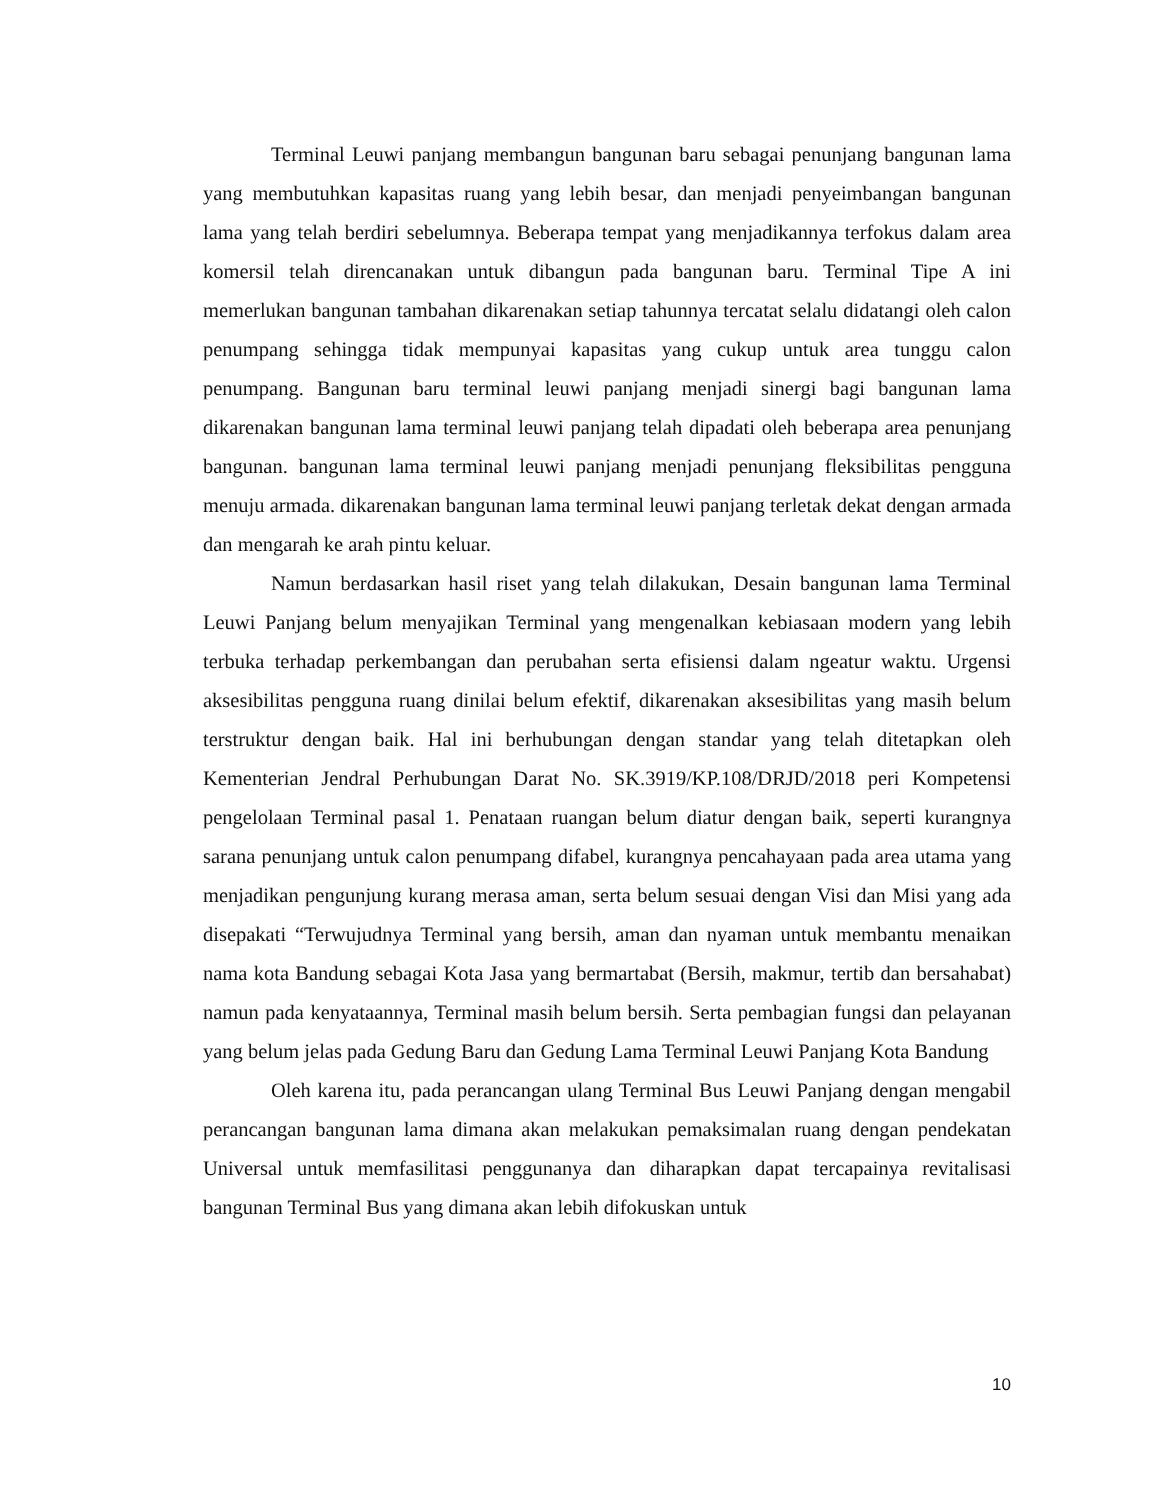Terminal Leuwi panjang membangun bangunan baru sebagai penunjang bangunan lama yang membutuhkan kapasitas ruang yang lebih besar, dan menjadi penyeimbangan bangunan lama yang telah berdiri sebelumnya. Beberapa tempat yang menjadikannya terfokus dalam area komersil telah direncanakan untuk dibangun pada bangunan baru. Terminal Tipe A ini memerlukan bangunan tambahan dikarenakan setiap tahunnya tercatat selalu didatangi oleh calon penumpang sehingga tidak mempunyai kapasitas yang cukup untuk area tunggu calon penumpang. Bangunan baru terminal leuwi panjang menjadi sinergi bagi bangunan lama dikarenakan bangunan lama terminal leuwi panjang telah dipadati oleh beberapa area penunjang bangunan. bangunan lama terminal leuwi panjang menjadi penunjang fleksibilitas pengguna menuju armada. dikarenakan bangunan lama terminal leuwi panjang terletak dekat dengan armada dan mengarah ke arah pintu keluar.
Namun berdasarkan hasil riset yang telah dilakukan, Desain bangunan lama Terminal Leuwi Panjang belum menyajikan Terminal yang mengenalkan kebiasaan modern yang lebih terbuka terhadap perkembangan dan perubahan serta efisiensi dalam ngeatur waktu. Urgensi aksesibilitas pengguna ruang dinilai belum efektif, dikarenakan aksesibilitas yang masih belum terstruktur dengan baik. Hal ini berhubungan dengan standar yang telah ditetapkan oleh Kementerian Jendral Perhubungan Darat No. SK.3919/KP.108/DRJD/2018 peri Kompetensi pengelolaan Terminal pasal 1. Penataan ruangan belum diatur dengan baik, seperti kurangnya sarana penunjang untuk calon penumpang difabel, kurangnya pencahayaan pada area utama yang menjadikan pengunjung kurang merasa aman, serta belum sesuai dengan Visi dan Misi yang ada disepakati “Terwujudnya Terminal yang bersih, aman dan nyaman untuk membantu menaikan nama kota Bandung sebagai Kota Jasa yang bermartabat (Bersih, makmur, tertib dan bersahabat) namun pada kenyataannya, Terminal masih belum bersih. Serta pembagian fungsi dan pelayanan yang belum jelas pada Gedung Baru dan Gedung Lama Terminal Leuwi Panjang Kota Bandung
Oleh karena itu, pada perancangan ulang Terminal Bus Leuwi Panjang dengan mengabil perancangan bangunan lama dimana akan melakukan pemaksimalan ruang dengan pendekatan Universal untuk memfasilitasi penggunanya dan diharapkan dapat tercapainya revitalisasi bangunan Terminal Bus yang dimana akan lebih difokuskan untuk
10